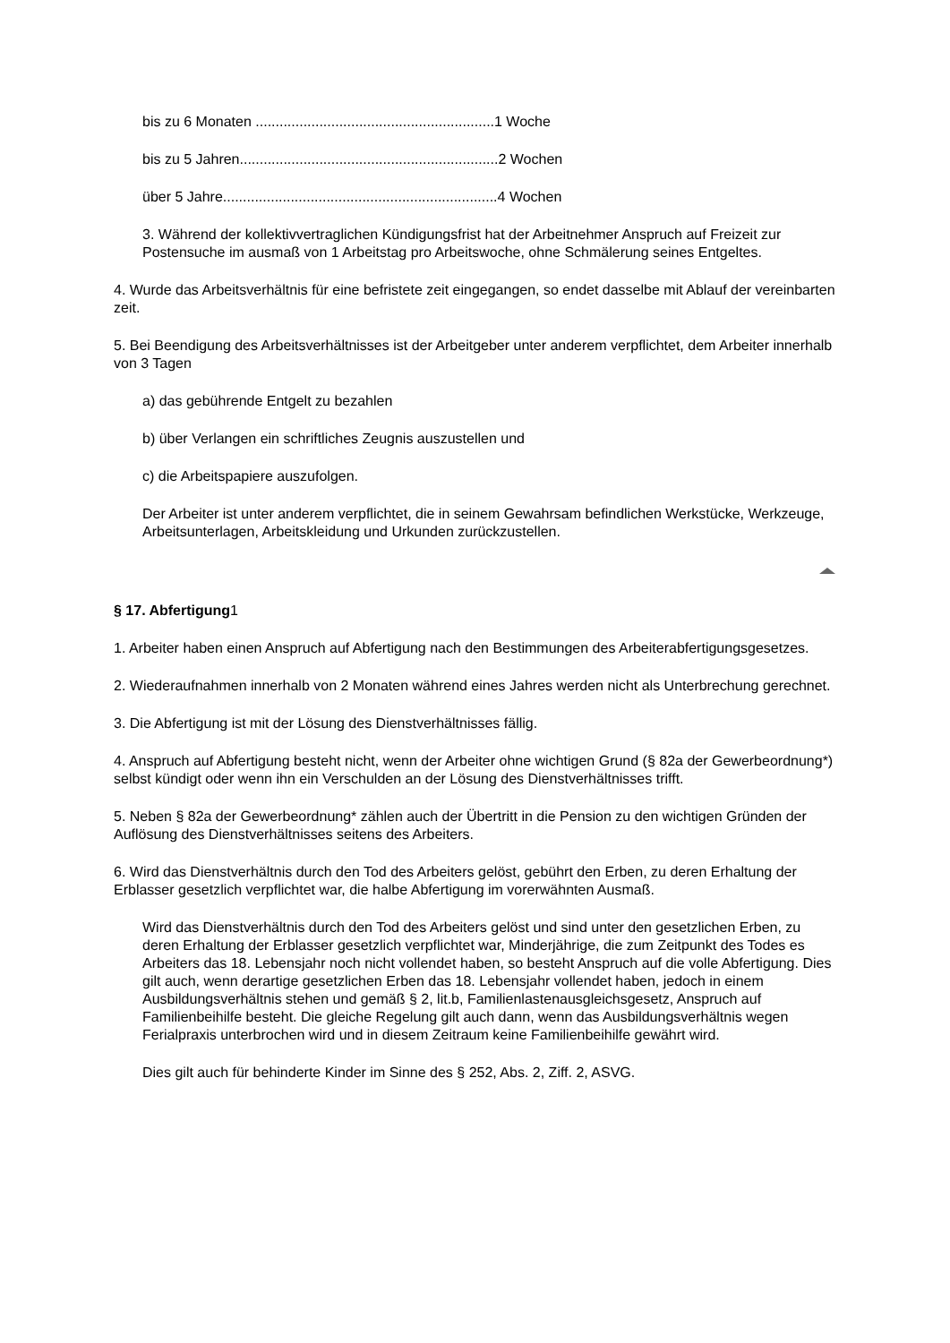bis zu 6 Monaten ............................................................1 Woche
bis zu 5 Jahren.................................................................2 Wochen
über 5 Jahre.....................................................................4 Wochen
3. Während der kollektivvertraglichen Kündigungsfrist hat der Arbeitnehmer Anspruch auf Freizeit zur Postensuche im ausmaß von 1 Arbeitstag pro Arbeitswoche, ohne Schmälerung seines Entgeltes.
4. Wurde das Arbeitsverhältnis für eine befristete zeit eingegangen, so endet dasselbe mit Ablauf der vereinbarten zeit.
5. Bei Beendigung des Arbeitsverhältnisses ist der Arbeitgeber unter anderem verpflichtet, dem Arbeiter innerhalb von 3 Tagen
a) das gebührende Entgelt zu bezahlen
b) über Verlangen ein schriftliches Zeugnis auszustellen und
c) die Arbeitspapiere auszufolgen.
Der Arbeiter ist unter anderem verpflichtet, die in seinem Gewahrsam befindlichen Werkstücke, Werkzeuge, Arbeitsunterlagen, Arbeitskleidung und Urkunden zurückzustellen.
§ 17. Abfertigung1
1. Arbeiter haben einen Anspruch auf Abfertigung nach den Bestimmungen des Arbeiterabfertigungsgesetzes.
2. Wiederaufnahmen innerhalb von 2 Monaten während eines Jahres werden nicht als Unterbrechung gerechnet.
3. Die Abfertigung ist mit der Lösung des Dienstverhältnisses fällig.
4. Anspruch auf Abfertigung besteht nicht, wenn der Arbeiter ohne wichtigen Grund (§ 82a der Gewerbeordnung*) selbst kündigt oder wenn ihn ein Verschulden an der Lösung des Dienstverhältnisses trifft.
5. Neben § 82a der Gewerbeordnung* zählen auch der Übertritt in die Pension zu den wichtigen Gründen der Auflösung des Dienstverhältnisses seitens des Arbeiters.
6. Wird das Dienstverhältnis durch den Tod des Arbeiters gelöst, gebührt den Erben, zu deren Erhaltung der Erblasser gesetzlich verpflichtet war, die halbe Abfertigung im vorerwähnten Ausmaß.
Wird das Dienstverhältnis durch den Tod des Arbeiters gelöst und sind unter den gesetzlichen Erben, zu deren Erhaltung der Erblasser gesetzlich verpflichtet war, Minderjährige, die zum Zeitpunkt des Todes es Arbeiters das 18. Lebensjahr noch nicht vollendet haben, so besteht Anspruch auf die volle Abfertigung. Dies gilt auch, wenn derartige gesetzlichen Erben das 18. Lebensjahr vollendet haben, jedoch in einem Ausbildungsverhältnis stehen und gemäß § 2, lit.b, Familienlastenausgleichsgesetz, Anspruch auf Familienbeihilfe besteht. Die gleiche Regelung gilt auch dann, wenn das Ausbildungsverhältnis wegen Ferialpraxis unterbrochen wird und in diesem Zeitraum keine Familienbeihilfe gewährt wird.
Dies gilt auch für behinderte Kinder im Sinne des § 252, Abs. 2, Ziff. 2, ASVG.